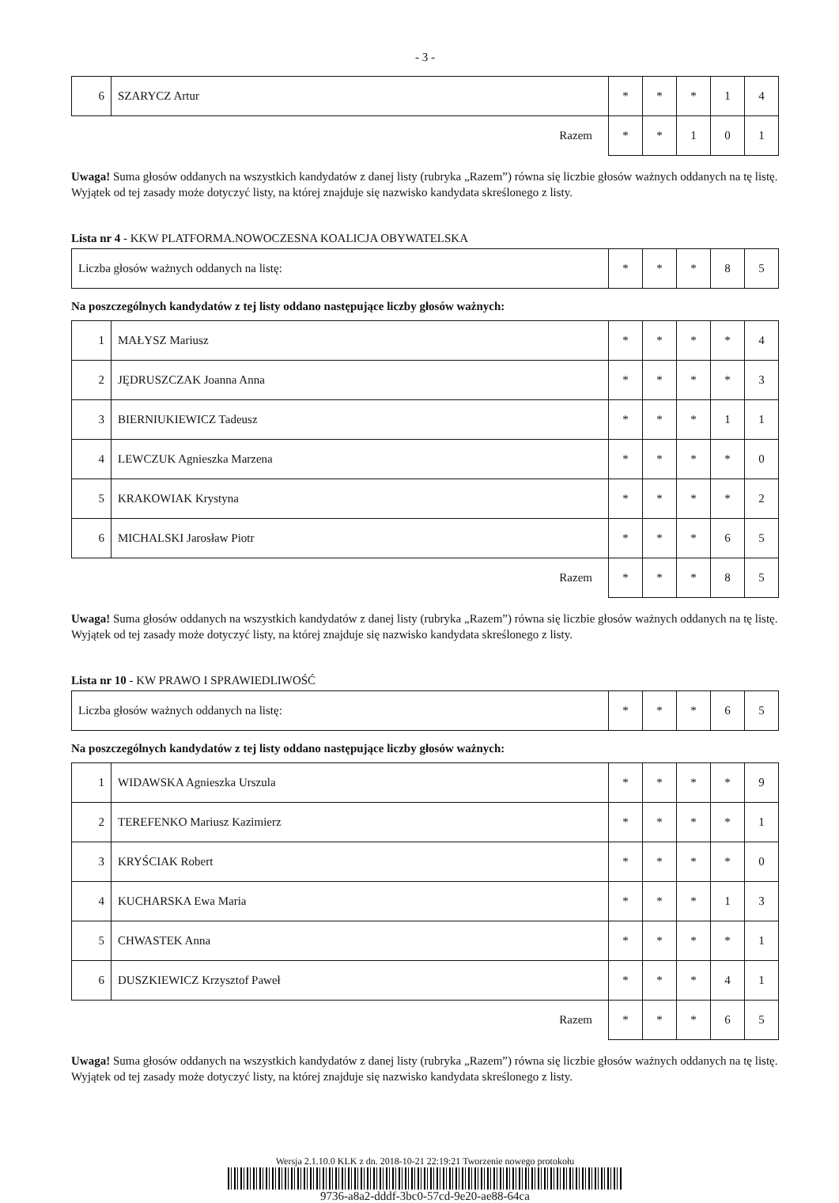- 3 -
| 6 | SZARYCZ Artur | * | * | * | 1 | 4 |
| Razem | | * | * | 1 | 0 | 1 |
Uwaga! Suma głosów oddanych na wszystkich kandydatów z danej listy (rubryka „Razem”) równa się liczbie głosów ważnych oddanych na tę listę. Wyjątek od tej zasady może dotyczyć listy, na której znajduje się nazwisko kandydata skreślonego z listy.
Lista nr 4 - KKW PLATFORMA.NOWOCZESNA KOALICJA OBYWATELSKA
| Liczba głosów ważnych oddanych na listę: | * | * | * | 8 | 5 |
Na poszczególnych kandydatów z tej listy oddano następujące liczby głosów ważnych:
| 1 | MAŁYSZ Mariusz | * | * | * | * | 4 |
| 2 | JĘDRUSZCZAK Joanna Anna | * | * | * | * | 3 |
| 3 | BIERNIUKIEWICZ Tadeusz | * | * | * | 1 | 1 |
| 4 | LEWCZUK Agnieszka Marzena | * | * | * | * | 0 |
| 5 | KRAKOWIAK Krystyna | * | * | * | * | 2 |
| 6 | MICHALSKI Jarosław Piotr | * | * | * | 6 | 5 |
| Razem | | * | * | * | 8 | 5 |
Uwaga! Suma głosów oddanych na wszystkich kandydatów z danej listy (rubryka „Razem”) równa się liczbie głosów ważnych oddanych na tę listę. Wyjątek od tej zasady może dotyczyć listy, na której znajduje się nazwisko kandydata skreślonego z listy.
Lista nr 10 - KW PRAWO I SPRAWIEDLIWOŚĆ
| Liczba głosów ważnych oddanych na listę: | * | * | * | 6 | 5 |
Na poszczególnych kandydatów z tej listy oddano następujące liczby głosów ważnych:
| 1 | WIDAWSKA Agnieszka Urszula | * | * | * | * | 9 |
| 2 | TEREFENKO Mariusz Kazimierz | * | * | * | * | 1 |
| 3 | KRYŚCIAK Robert | * | * | * | * | 0 |
| 4 | KUCHARSKA Ewa Maria | * | * | * | 1 | 3 |
| 5 | CHWASTEK Anna | * | * | * | * | 1 |
| 6 | DUSZKIEWICZ Krzysztof Paweł | * | * | * | 4 | 1 |
| Razem | | * | * | * | 6 | 5 |
Uwaga! Suma głosów oddanych na wszystkich kandydatów z danej listy (rubryka „Razem”) równa się liczbie głosów ważnych oddanych na tę listę. Wyjątek od tej zasady może dotyczyć listy, na której znajduje się nazwisko kandydata skreślonego z listy.
Wersja 2.1.10.0 KLK z dn. 2018-10-21 22:19:21 Tworzenie nowego protokołu
9736-a8a2-dddf-3bc0-57cd-9e20-ae88-64ca